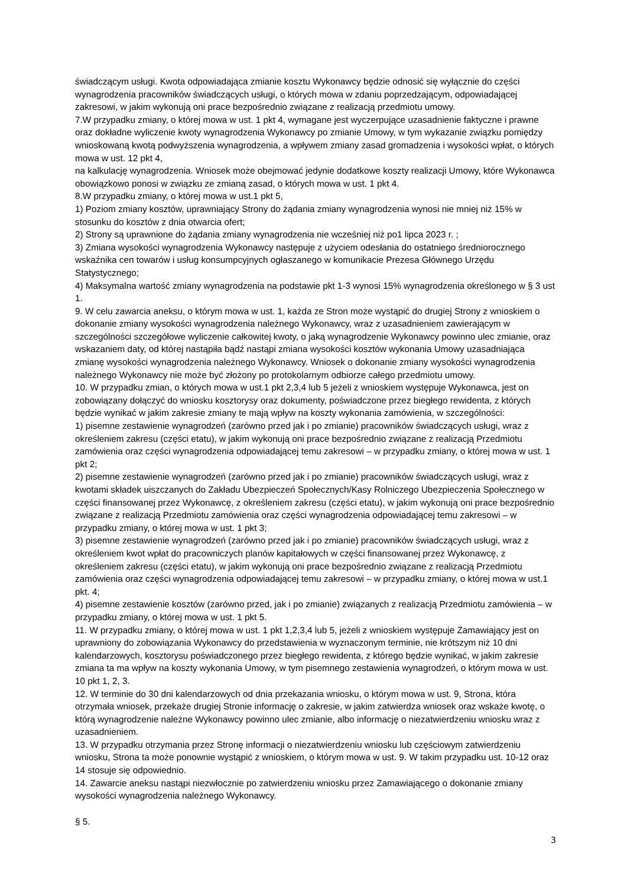świadczącym usługi. Kwota odpowiadająca zmianie kosztu Wykonawcy będzie odnosić się wyłącznie do części wynagrodzenia pracowników świadczących usługi, o których mowa w zdaniu poprzedzającym, odpowiadającej zakresowi, w jakim wykonują oni prace bezpośrednio związane z realizacją przedmiotu umowy.
7.W przypadku zmiany, o której mowa w ust. 1 pkt 4, wymagane jest wyczerpujące uzasadnienie faktyczne i prawne oraz dokładne wyliczenie kwoty wynagrodzenia Wykonawcy po zmianie Umowy, w tym wykazanie związku pomiędzy wnioskowaną kwotą podwyższenia wynagrodzenia, a wpływem zmiany zasad gromadzenia i wysokości wpłat, o których mowa w ust. 12 pkt 4,
na kalkulację wynagrodzenia. Wniosek może obejmować jedynie dodatkowe koszty realizacji Umowy, które Wykonawca obowiązkowo ponosi w związku ze zmianą zasad, o których mowa w ust. 1 pkt 4.
8.W przypadku zmiany, o której mowa w ust.1 pkt 5,
1) Poziom zmiany kosztów, uprawniający Strony do żądania zmiany wynagrodzenia wynosi nie mniej niż 15% w stosunku do kosztów z dnia otwarcia ofert;
2) Strony są uprawnione do żądania zmiany wynagrodzenia nie wcześniej niż po1 lipca 2023 r. ;
3) Zmiana wysokości wynagrodzenia Wykonawcy następuje z użyciem odesłania do ostatniego średniorocznego wskaźnika cen towarów i usług konsumpcyjnych ogłaszanego w komunikacie Prezesa Głównego Urzędu Statystycznego;
4) Maksymalna wartość zmiany wynagrodzenia na podstawie pkt 1-3 wynosi 15% wynagrodzenia określonego w § 3 ust 1.
9. W celu zawarcia aneksu, o którym mowa w ust. 1, każda ze Stron może wystąpić do drugiej Strony z wnioskiem o dokonanie zmiany wysokości wynagrodzenia należnego Wykonawcy, wraz z uzasadnieniem zawierającym w szczególności szczegółowe wyliczenie całkowitej kwoty, o jaką wynagrodzenie Wykonawcy powinno ulec zmianie, oraz wskazaniem daty, od której nastąpiła bądź nastąpi zmiana wysokości kosztów wykonania Umowy uzasadniająca zmianę wysokości wynagrodzenia należnego Wykonawcy. Wniosek o dokonanie zmiany wysokości wynagrodzenia należnego Wykonawcy nie może być złożony po protokolarnym odbiorze całego przedmiotu umowy.
10. W przypadku zmian, o których mowa w ust.1 pkt 2,3,4 lub 5 jeżeli z wnioskiem występuje Wykonawca, jest on zobowiązany dołączyć do wniosku kosztorysy oraz dokumenty, poświadczone przez biegłego rewidenta, z których będzie wynikać w jakim zakresie zmiany te mają wpływ na koszty wykonania zamówienia, w szczególności:
1) pisemne zestawienie wynagrodzeń (zarówno przed jak i po zmianie) pracowników świadczących usługi, wraz z określeniem zakresu (części etatu), w jakim wykonują oni prace bezpośrednio związane z realizacją Przedmiotu zamówienia oraz części wynagrodzenia odpowiadającej temu zakresowi – w przypadku zmiany, o której mowa w ust. 1 pkt 2;
2) pisemne zestawienie wynagrodzeń (zarówno przed jak i po zmianie) pracowników świadczących usługi, wraz z kwotami składek uiszczanych do Zakładu Ubezpieczeń Społecznych/Kasy Rolniczego Ubezpieczenia Społecznego w części finansowanej przez Wykonawcę, z określeniem zakresu (części etatu), w jakim wykonują oni prace bezpośrednio związane z realizacją Przedmiotu zamówienia oraz części wynagrodzenia odpowiadającej temu zakresowi – w przypadku zmiany, o której mowa w ust. 1 pkt 3;
3) pisemne zestawienie wynagrodzeń (zarówno przed jak i po zmianie) pracowników świadczących usługi, wraz z określeniem kwot wpłat do pracowniczych planów kapitałowych w części finansowanej przez Wykonawcę, z określeniem zakresu (części etatu), w jakim wykonują oni prace bezpośrednio związane z realizacją Przedmiotu zamówienia oraz części wynagrodzenia odpowiadającej temu zakresowi – w przypadku zmiany, o której mowa w ust.1 pkt. 4;
4) pisemne zestawienie kosztów (zarówno przed, jak i po zmianie) związanych z realizacją Przedmiotu zamówienia – w przypadku zmiany, o której mowa w ust. 1 pkt 5.
11. W przypadku zmiany, o której mowa w ust. 1 pkt 1,2,3,4 lub 5, jeżeli z wnioskiem występuje Zamawiający jest on uprawniony do zobowiązania Wykonawcy do przedstawienia w wyznaczonym terminie, nie krótszym niż 10 dni kalendarzowych, kosztorysu poświadczonego przez biegłego rewidenta, z którego będzie wynikać, w jakim zakresie zmiana ta ma wpływ na koszty wykonania Umowy, w tym pisemnego zestawienia wynagrodzeń, o którym mowa w ust. 10 pkt 1, 2, 3.
12. W terminie do 30 dni kalendarzowych od dnia przekazania wniosku, o którym mowa w ust. 9, Strona, która otrzymała wniosek, przekaże drugiej Stronie informację o zakresie, w jakim zatwierdza wniosek oraz wskaże kwotę, o którą wynagrodzenie należne Wykonawcy powinno ulec zmianie, albo informację o niezatwierdzeniu wniosku wraz z uzasadnieniem.
13. W przypadku otrzymania przez Stronę informacji o niezatwierdzeniu wniosku lub częściowym zatwierdzeniu wniosku, Strona ta może ponownie wystąpić z wnioskiem, o którym mowa w ust. 9. W takim przypadku ust. 10-12 oraz 14 stosuje się odpowiednio.
14. Zawarcie aneksu nastąpi niezwłocznie po zatwierdzeniu wniosku przez Zamawiającego o dokonanie zmiany wysokości wynagrodzenia należnego Wykonawcy.
§ 5.
3